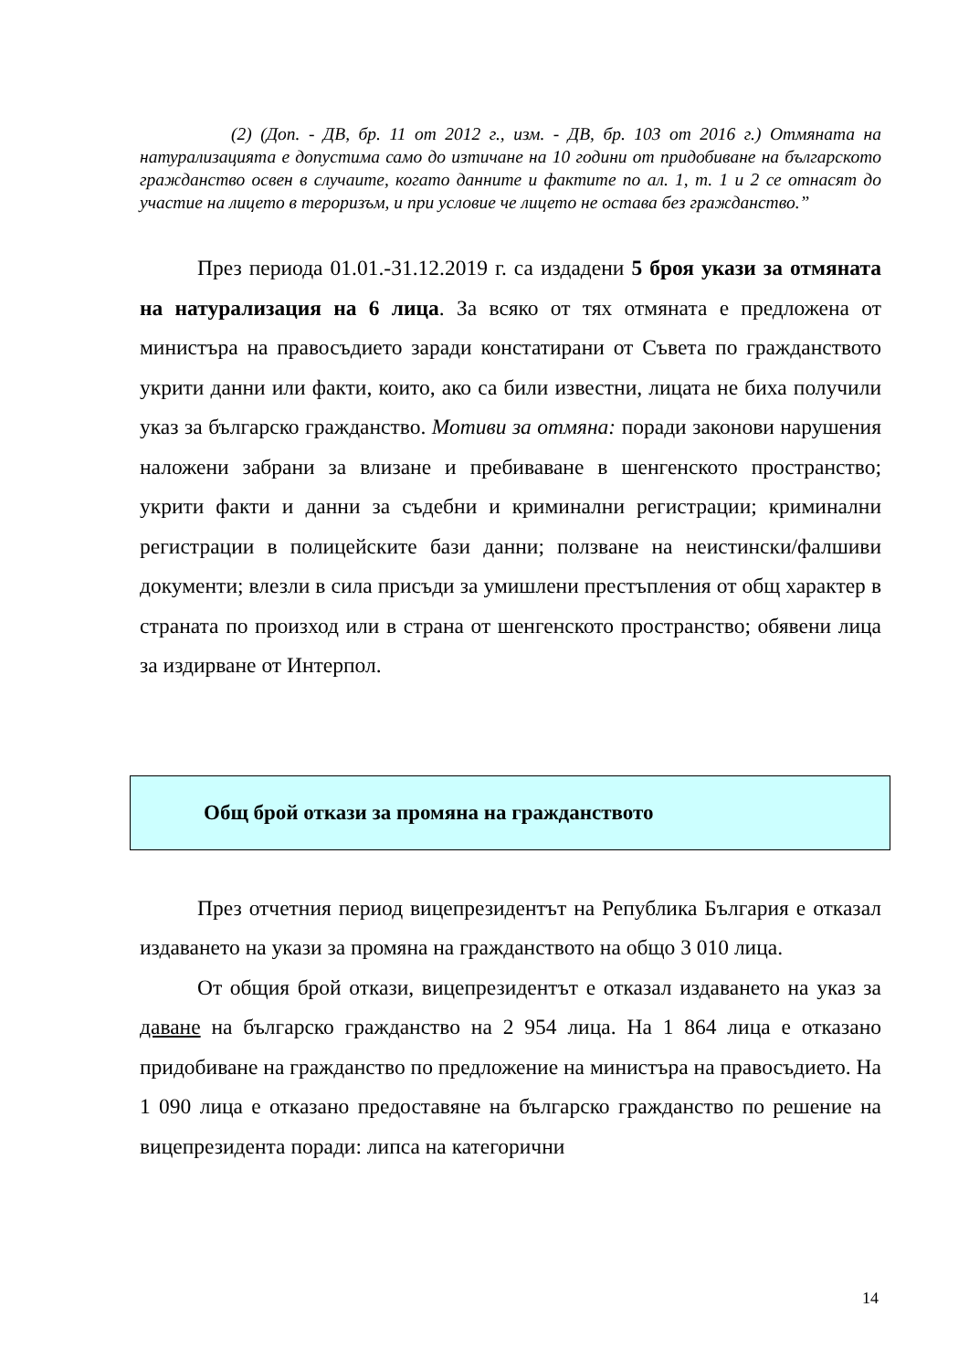(2) (Доп. - ДВ, бр. 11 от 2012 г., изм. - ДВ, бр. 103 от 2016 г.) Отмяната на натурализацията е допустима само до изтичане на 10 години от придобиване на българското гражданство освен в случаите, когато данните и фактите по ал. 1, т. 1 и 2 се отнасят до участие на лицето в тероризъм, и при условие че лицето не остава без гражданство.”
През периода 01.01.-31.12.2019 г. са издадени 5 броя укази за отмяната на натурализация на 6 лица. За всяко от тях отмяната е предложена от министъра на правосъдието заради констатирани от Съвета по гражданството укрити данни или факти, които, ако са били известни, лицата не биха получили указ за българско гражданство. Мотиви за отмяна: поради законови нарушения наложени забрани за влизане и пребиваване в шенгенското пространство; укрити факти и данни за съдебни и криминални регистрации; криминални регистрации в полицейските бази данни; ползване на неистински/фалшиви документи; влезли в сила присъди за умишлени престъпления от общ характер в страната по произход или в страна от шенгенското пространство; обявени лица за издирване от Интерпол.
Общ брой откази за промяна на гражданството
През отчетния период вицепрезидентът на Република България е отказал издаването на укази за промяна на гражданството на общо 3 010 лица.
От общия брой откази, вицепрезидентът е отказал издаването на указ за даване на българско гражданство на 2 954 лица. На 1 864 лица е отказано придобиване на гражданство по предложение на министъра на правосъдието. На 1 090 лица е отказано предоставяне на българско гражданство по решение на вицепрезидента поради: липса на категорични
14